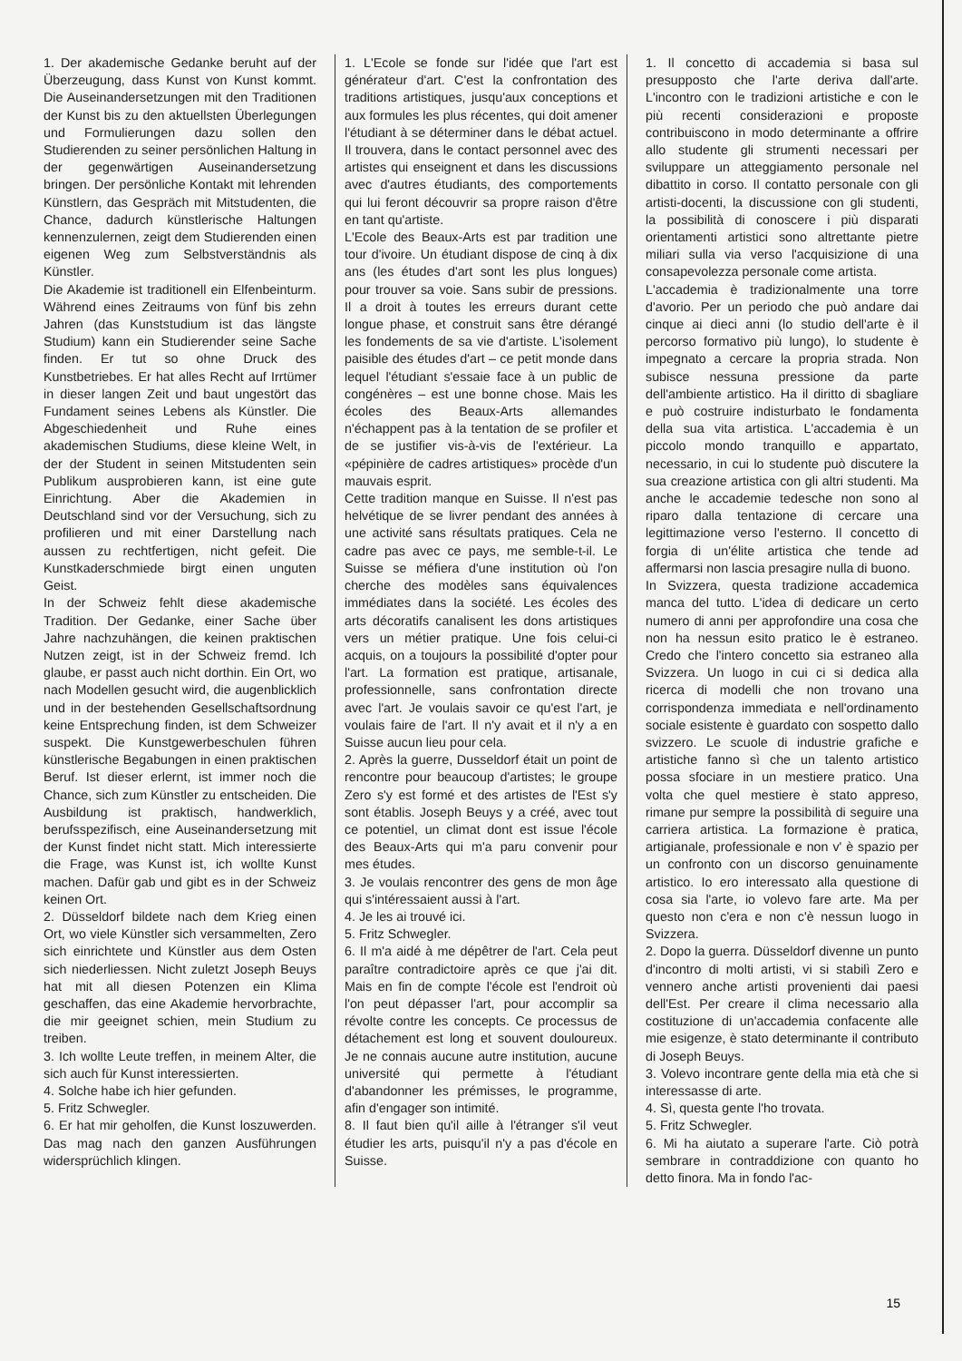1. Der akademische Gedanke beruht auf der Überzeugung, dass Kunst von Kunst kommt. Die Auseinandersetzungen mit den Traditionen der Kunst bis zu den aktuellsten Überlegungen und Formulierungen dazu sollen den Studierenden zu seiner persönlichen Haltung in der gegenwärtigen Auseinandersetzung bringen. Der persönliche Kontakt mit lehrenden Künstlern, das Gespräch mit Mitstudenten, die Chance, dadurch künstlerische Haltungen kennenzulernen, zeigt dem Studierenden einen eigenen Weg zum Selbstverständnis als Künstler.
Die Akademie ist traditionell ein Elfenbeinturm. Während eines Zeitraums von fünf bis zehn Jahren (das Kunststudium ist das längste Studium) kann ein Studierender seine Sache finden. Er tut so ohne Druck des Kunstbetriebes. Er hat alles Recht auf Irrtümer in dieser langen Zeit und baut ungestört das Fundament seines Lebens als Künstler. Die Abgeschiedenheit und Ruhe eines akademischen Studiums, diese kleine Welt, in der der Student in seinen Mitstudenten sein Publikum ausprobieren kann, ist eine gute Einrichtung. Aber die Akademien in Deutschland sind vor der Versuchung, sich zu profilieren und mit einer Darstellung nach aussen zu rechtfertigen, nicht gefeit. Die Kunstkaderschmiede birgt einen unguten Geist.
In der Schweiz fehlt diese akademische Tradition. Der Gedanke, einer Sache über Jahre nachzuhängen, die keinen praktischen Nutzen zeigt, ist in der Schweiz fremd. Ich glaube, er passt auch nicht dorthin. Ein Ort, wo nach Modellen gesucht wird, die augenblicklich und in der bestehenden Gesellschaftsordnung keine Entsprechung finden, ist dem Schweizer suspekt. Die Kunstgewerbeschulen führen künstlerische Begabungen in einen praktischen Beruf. Ist dieser erlernt, ist immer noch die Chance, sich zum Künstler zu entscheiden. Die Ausbildung ist praktisch, handwerklich, berufsspezifisch, eine Auseinandersetzung mit der Kunst findet nicht statt. Mich interessierte die Frage, was Kunst ist, ich wollte Kunst machen. Dafür gab und gibt es in der Schweiz keinen Ort.
2. Düsseldorf bildete nach dem Krieg einen Ort, wo viele Künstler sich versammelten, Zero sich einrichtete und Künstler aus dem Osten sich niederliessen. Nicht zuletzt Joseph Beuys hat mit all diesen Potenzen ein Klima geschaffen, das eine Akademie hervorbrachte, die mir geeignet schien, mein Studium zu treiben.
3. Ich wollte Leute treffen, in meinem Alter, die sich auch für Kunst interessierten.
4. Solche habe ich hier gefunden.
5. Fritz Schwegler.
6. Er hat mir geholfen, die Kunst loszuwerden. Das mag nach den ganzen Ausführungen widersprüchlich klingen.
1. L'Ecole se fonde sur l'idée que l'art est générateur d'art. C'est la confrontation des traditions artistiques, jusqu'aux conceptions et aux formules les plus récentes, qui doit amener l'étudiant à se déterminer dans le débat actuel. Il trouvera, dans le contact personnel avec des artistes qui enseignent et dans les discussions avec d'autres étudiants, des comportements qui lui feront découvrir sa propre raison d'être en tant qu'artiste.
L'Ecole des Beaux-Arts est par tradition une tour d'ivoire. Un étudiant dispose de cinq à dix ans (les études d'art sont les plus longues) pour trouver sa voie. Sans subir de pressions. Il a droit à toutes les erreurs durant cette longue phase, et construit sans être dérangé les fondements de sa vie d'artiste. L'isolement paisible des études d'art – ce petit monde dans lequel l'étudiant s'essaie face à un public de congénères – est une bonne chose. Mais les écoles des Beaux-Arts allemandes n'échappent pas à la tentation de se profiler et de se justifier vis-à-vis de l'extérieur. La «pépinière de cadres artistiques» procède d'un mauvais esprit.
Cette tradition manque en Suisse. Il n'est pas helvétique de se livrer pendant des années à une activité sans résultats pratiques. Cela ne cadre pas avec ce pays, me semble-t-il. Le Suisse se méfiera d'une institution où l'on cherche des modèles sans équivalences immédiates dans la société. Les écoles des arts décoratifs canalisent les dons artistiques vers un métier pratique. Une fois celui-ci acquis, on a toujours la possibilité d'opter pour l'art. La formation est pratique, artisanale, professionnelle, sans confrontation directe avec l'art. Je voulais savoir ce qu'est l'art, je voulais faire de l'art. Il n'y avait et il n'y a en Suisse aucun lieu pour cela.
2. Après la guerre, Dusseldorf était un point de rencontre pour beaucoup d'artistes; le groupe Zero s'y est formé et des artistes de l'Est s'y sont établis. Joseph Beuys y a créé, avec tout ce potentiel, un climat dont est issue l'école des Beaux-Arts qui m'a paru convenir pour mes études.
3. Je voulais rencontrer des gens de mon âge qui s'intéressaient aussi à l'art.
4. Je les ai trouvé ici.
5. Fritz Schwegler.
6. Il m'a aidé à me dépêtrer de l'art. Cela peut paraître contradictoire après ce que j'ai dit. Mais en fin de compte l'école est l'endroit où l'on peut dépasser l'art, pour accomplir sa révolte contre les concepts. Ce processus de détachement est long et souvent douloureux. Je ne connais aucune autre institution, aucune université qui permette à l'étudiant d'abandonner les prémisses, le programme, afin d'engager son intimité.
8. Il faut bien qu'il aille à l'étranger s'il veut étudier les arts, puisqu'il n'y a pas d'école en Suisse.
1. Il concetto di accademia si basa sul presupposto che l'arte deriva dall'arte. L'incontro con le tradizioni artistiche e con le più recenti considerazioni e proposte contribuiscono in modo determinante a offrire allo studente gli strumenti necessari per sviluppare un atteggiamento personale nel dibattito in corso. Il contatto personale con gli artisti-docenti, la discussione con gli studenti, la possibilità di conoscere i più disparati orientamenti artistici sono altrettante pietre miliari sulla via verso l'acquisizione di una consapevolezza personale come artista.
L'accademia è tradizionalmente una torre d'avorio. Per un periodo che può andare dai cinque ai dieci anni (lo studio dell'arte è il percorso formativo più lungo), lo studente è impegnato a cercare la propria strada. Non subisce nessuna pressione da parte dell'ambiente artistico. Ha il diritto di sbagliare e può costruire indisturbato le fondamenta della sua vita artistica. L'accademia è un piccolo mondo tranquillo e appartato, necessario, in cui lo studente può discutere la sua creazione artistica con gli altri studenti. Ma anche le accademie tedesche non sono al riparo dalla tentazione di cercare una legittimazione verso l'esterno. Il concetto di forgia di un'élite artistica che tende ad affermarsi non lascia presagire nulla di buono.
In Svizzera, questa tradizione accademica manca del tutto. L'idea di dedicare un certo numero di anni per approfondire una cosa che non ha nessun esito pratico le è estraneo. Credo che l'intero concetto sia estraneo alla Svizzera. Un luogo in cui ci si dedica alla ricerca di modelli che non trovano una corrispondenza immediata e nell'ordinamento sociale esistente è guardato con sospetto dallo svizzero. Le scuole di industrie grafiche e artistiche fanno sì che un talento artistico possa sfociare in un mestiere pratico. Una volta che quel mestiere è stato appreso, rimane pur sempre la possibilità di seguire una carriera artistica. La formazione è pratica, artigianale, professionale e non v' è spazio per un confronto con un discorso genuinamente artistico. Io ero interessato alla questione di cosa sia l'arte, io volevo fare arte. Ma per questo non c'era e non c'è nessun luogo in Svizzera.
2. Dopo la guerra. Düsseldorf divenne un punto d'incontro di molti artisti, vi si stabilì Zero e vennero anche artisti provenienti dai paesi dell'Est. Per creare il clima necessario alla costituzione di un'accademia confacente alle mie esigenze, è stato determinante il contributo di Joseph Beuys.
3. Volevo incontrare gente della mia età che si interessasse di arte.
4. Sì, questa gente l'ho trovata.
5. Fritz Schwegler.
6. Mi ha aiutato a superare l'arte. Ciò potrà sembrare in contraddizione con quanto ho detto finora. Ma in fondo l'ac-
15